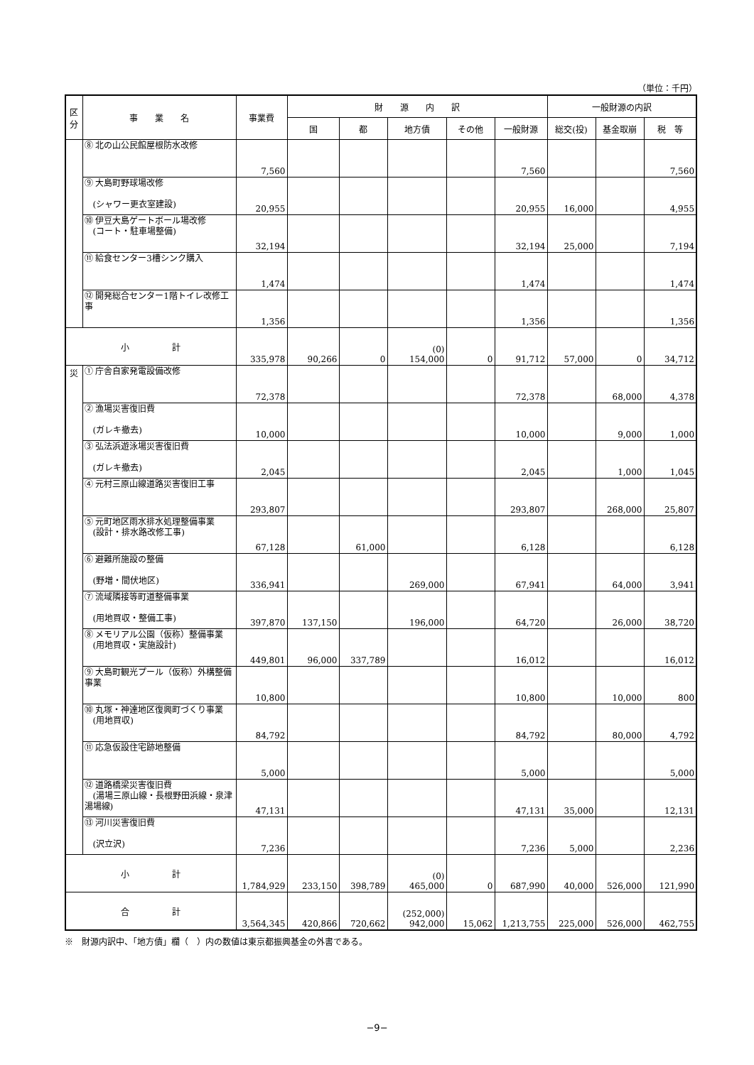（単位：千円）
| 区 分 | 事 業 名 | 事業費 | 財 源 内 訳 | | | | | 一般財源の内訳 | | |
| --- | --- | --- | --- | --- | --- | --- | --- | --- | --- | --- |
| | | | 国 | 都 | 地方債 | その他 | 一般財源 | 総交(投) | 基金取崩 | 税 等 |
| | ⑧ 北の山公民館屋根防水改修 | 7,560 | | | | | 7,560 | | | 7,560 |
| | ⑨ 大島町野球場改修 (シャワー更衣室建設) | 20,955 | | | | | 20,955 | 16,000 | | 4,955 |
| | ⑩ 伊豆大島ゲートボール場改修 (コート・駐車場整備) | 32,194 | | | | | 32,194 | 25,000 | | 7,194 |
| | ⑪ 給食センター3槽シンク購入 | 1,474 | | | | | 1,474 | | | 1,474 |
| | ⑫ 開発総合センター1階トイレ改修工事 | 1,356 | | | | | 1,356 | | | 1,356 |
| 小 計 | | 335,978 | 90,266 | 0 | (0) 154,000 | 0 | 91,712 | 57,000 | 0 | 34,712 |
| 災 | ① 庁舎自家発電設備改修 | 72,378 | | | | | 72,378 | | 68,000 | 4,378 |
| | ② 漁場災害復旧費 (ガレキ撤去) | 10,000 | | | | | 10,000 | | 9,000 | 1,000 |
| | ③ 弘法浜遊泳場災害復旧費 (ガレキ撤去) | 2,045 | | | | | 2,045 | | 1,000 | 1,045 |
| | ④ 元村三原山線道路災害復旧工事 | 293,807 | | | | | 293,807 | | 268,000 | 25,807 |
| | ⑤ 元町地区雨水排水処理整備事業 (設計・排水路改修工事) | 67,128 | | 61,000 | | | 6,128 | | | 6,128 |
| | ⑥ 避難所施設の整備 (野増・間伏地区) | 336,941 | | | 269,000 | | 67,941 | | 64,000 | 3,941 |
| | ⑦ 流域隣接等町道整備事業 (用地買収・整備工事) | 397,870 | 137,150 | | 196,000 | | 64,720 | | 26,000 | 38,720 |
| | ⑧ メモリアル公園（仮称）整備事業 (用地買収・実施設計) | 449,801 | 96,000 | 337,789 | | | 16,012 | | | 16,012 |
| | ⑨ 大島町観光プール（仮称）外構整備事業 | 10,800 | | | | | 10,800 | | 10,000 | 800 |
| | ⑩ 丸塚・神達地区復興町づくり事業 (用地買収) | 84,792 | | | | | 84,792 | | 80,000 | 4,792 |
| | ⑪ 応急仮設住宅跡地整備 | 5,000 | | | | | 5,000 | | | 5,000 |
| | ⑫ 道路橋梁災害復旧費 (湯場三原山線・長根野田浜線・泉津湯場線) | 47,131 | | | | | 47,131 | 35,000 | | 12,131 |
| | ⑬ 河川災害復旧費 (沢立沢) | 7,236 | | | | | 7,236 | 5,000 | | 2,236 |
| 小 計 | | 1,784,929 | 233,150 | 398,789 | (0) 465,000 | 0 | 687,990 | 40,000 | 526,000 | 121,990 |
| 合 計 | | 3,564,345 | 420,866 | 720,662 | (252,000) 942,000 | 15,062 | 1,213,755 | 225,000 | 526,000 | 462,755 |
※　財源内訳中、「地方債」欄（　）内の数値は東京都振興基金の外書である。
−9−